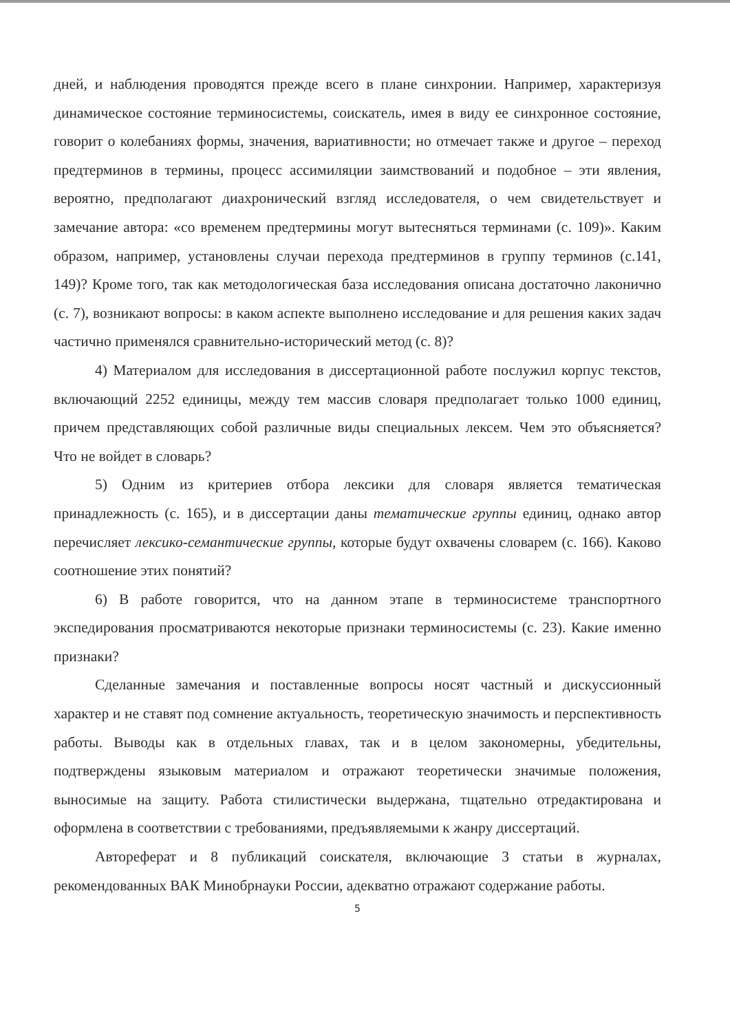дней, и наблюдения проводятся прежде всего в плане синхронии. Например, характеризуя динамическое состояние терминосистемы, соискатель, имея в виду ее синхронное состояние, говорит о колебаниях формы, значения, вариативности; но отмечает также и другое – переход предтерминов в термины, процесс ассимиляции заимствований и подобное – эти явления, вероятно, предполагают диахронический взгляд исследователя, о чем свидетельствует и замечание автора: «со временем предтермины могут вытесняться терминами (с. 109)». Каким образом, например, установлены случаи перехода предтерминов в группу терминов (с.141, 149)? Кроме того, так как методологическая база исследования описана достаточно лаконично (с. 7), возникают вопросы: в каком аспекте выполнено исследование и для решения каких задач частично применялся сравнительно-исторический метод (с. 8)?
4) Материалом для исследования в диссертационной работе послужил корпус текстов, включающий 2252 единицы, между тем массив словаря предполагает только 1000 единиц, причем представляющих собой различные виды специальных лексем. Чем это объясняется? Что не войдет в словарь?
5) Одним из критериев отбора лексики для словаря является тематическая принадлежность (с. 165), и в диссертации даны тематические группы единиц, однако автор перечисляет лексико-семантические группы, которые будут охвачены словарем (с. 166). Каково соотношение этих понятий?
6) В работе говорится, что на данном этапе в терминосистеме транспортного экспедирования просматриваются некоторые признаки терминосистемы (с. 23). Какие именно признаки?
Сделанные замечания и поставленные вопросы носят частный и дискуссионный характер и не ставят под сомнение актуальность, теоретическую значимость и перспективность работы. Выводы как в отдельных главах, так и в целом закономерны, убедительны, подтверждены языковым материалом и отражают теоретически значимые положения, выносимые на защиту. Работа стилистически выдержана, тщательно отредактирована и оформлена в соответствии с требованиями, предъявляемыми к жанру диссертаций.
Автореферат и 8 публикаций соискателя, включающие 3 статьи в журналах, рекомендованных ВАК Минобрнауки России, адекватно отражают содержание работы.
5